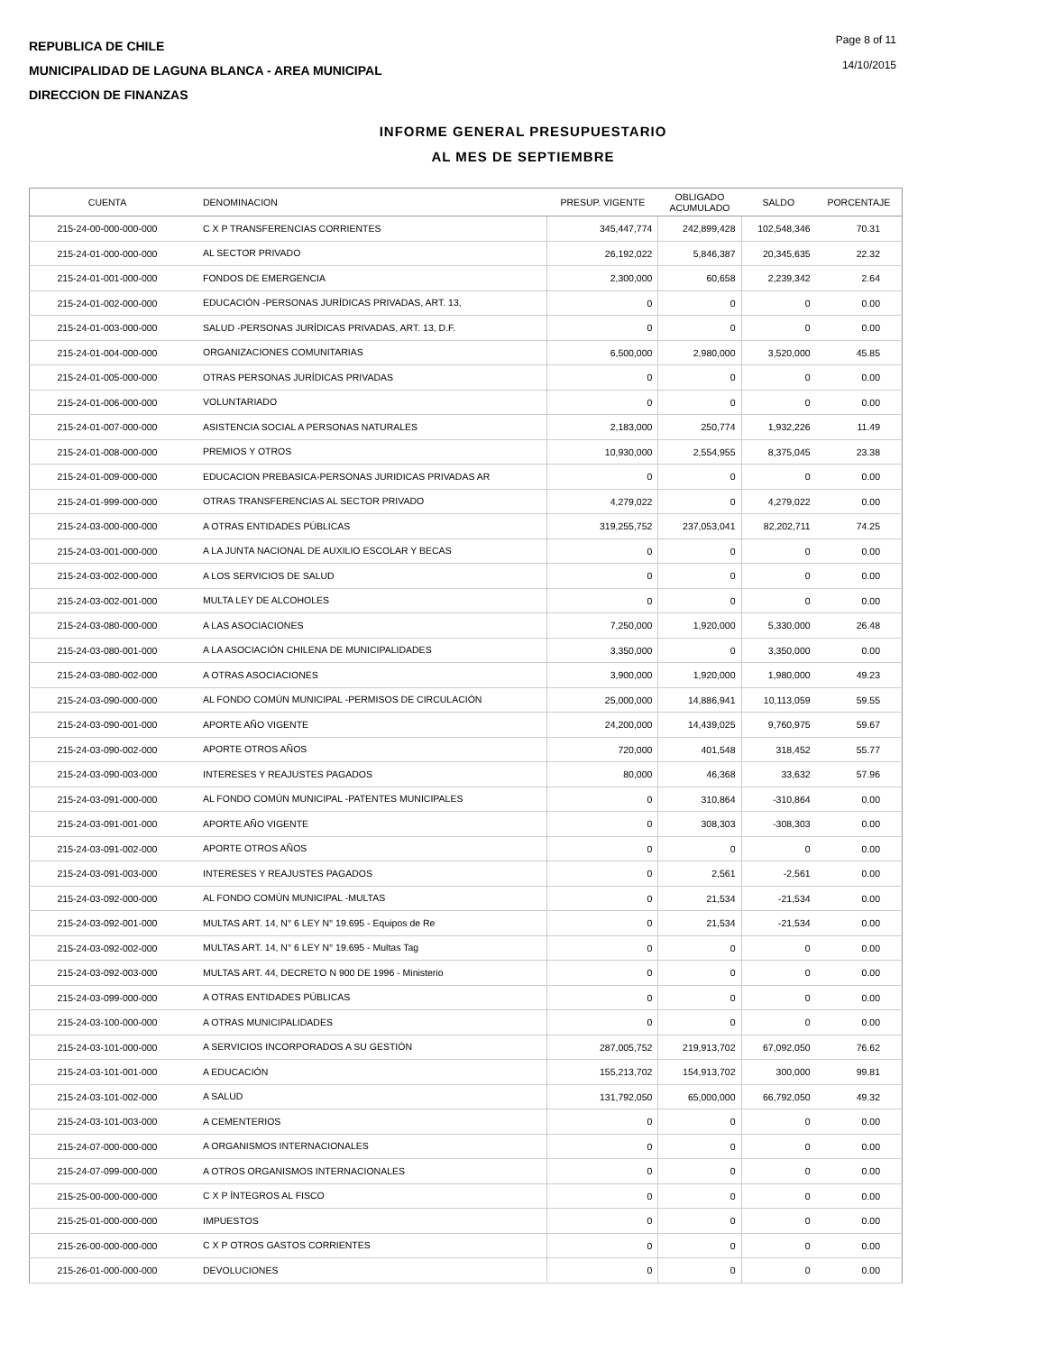REPUBLICA DE CHILE
MUNICIPALIDAD DE LAGUNA BLANCA - AREA MUNICIPAL
DIRECCION DE FINANZAS
Page 8 of 11
14/10/2015
INFORME GENERAL PRESUPUESTARIO
AL MES DE SEPTIEMBRE
| CUENTA | DENOMINACION | PRESUP. VIGENTE | OBLIGADO ACUMULADO | SALDO | PORCENTAJE |
| --- | --- | --- | --- | --- | --- |
| 215-24-00-000-000-000 | C X P TRANSFERENCIAS CORRIENTES | 345,447,774 | 242,899,428 | 102,548,346 | 70.31 |
| 215-24-01-000-000-000 | AL SECTOR PRIVADO | 26,192,022 | 5,846,387 | 20,345,635 | 22.32 |
| 215-24-01-001-000-000 | FONDOS DE EMERGENCIA | 2,300,000 | 60,658 | 2,239,342 | 2.64 |
| 215-24-01-002-000-000 | EDUCACIÓN -PERSONAS JURÍDICAS PRIVADAS, ART. 13, | 0 | 0 | 0 | 0.00 |
| 215-24-01-003-000-000 | SALUD -PERSONAS JURÍDICAS PRIVADAS, ART. 13, D.F. | 0 | 0 | 0 | 0.00 |
| 215-24-01-004-000-000 | ORGANIZACIONES COMUNITARIAS | 6,500,000 | 2,980,000 | 3,520,000 | 45.85 |
| 215-24-01-005-000-000 | OTRAS PERSONAS JURÍDICAS PRIVADAS | 0 | 0 | 0 | 0.00 |
| 215-24-01-006-000-000 | VOLUNTARIADO | 0 | 0 | 0 | 0.00 |
| 215-24-01-007-000-000 | ASISTENCIA SOCIAL A PERSONAS NATURALES | 2,183,000 | 250,774 | 1,932,226 | 11.49 |
| 215-24-01-008-000-000 | PREMIOS Y OTROS | 10,930,000 | 2,554,955 | 8,375,045 | 23.38 |
| 215-24-01-009-000-000 | EDUCACION PREBASICA-PERSONAS JURIDICAS PRIVADAS AR | 0 | 0 | 0 | 0.00 |
| 215-24-01-999-000-000 | OTRAS TRANSFERENCIAS AL SECTOR PRIVADO | 4,279,022 | 0 | 4,279,022 | 0.00 |
| 215-24-03-000-000-000 | A OTRAS ENTIDADES PÚBLICAS | 319,255,752 | 237,053,041 | 82,202,711 | 74.25 |
| 215-24-03-001-000-000 | A LA JUNTA NACIONAL DE AUXILIO ESCOLAR Y BECAS | 0 | 0 | 0 | 0.00 |
| 215-24-03-002-000-000 | A LOS SERVICIOS DE SALUD | 0 | 0 | 0 | 0.00 |
| 215-24-03-002-001-000 | MULTA LEY DE ALCOHOLES | 0 | 0 | 0 | 0.00 |
| 215-24-03-080-000-000 | A LAS ASOCIACIONES | 7,250,000 | 1,920,000 | 5,330,000 | 26.48 |
| 215-24-03-080-001-000 | A LA ASOCIACIÓN CHILENA DE MUNICIPALIDADES | 3,350,000 | 0 | 3,350,000 | 0.00 |
| 215-24-03-080-002-000 | A OTRAS ASOCIACIONES | 3,900,000 | 1,920,000 | 1,980,000 | 49.23 |
| 215-24-03-090-000-000 | AL FONDO COMÚN MUNICIPAL -PERMISOS DE CIRCULACIÓN | 25,000,000 | 14,886,941 | 10,113,059 | 59.55 |
| 215-24-03-090-001-000 | APORTE AÑO VIGENTE | 24,200,000 | 14,439,025 | 9,760,975 | 59.67 |
| 215-24-03-090-002-000 | APORTE OTROS AÑOS | 720,000 | 401,548 | 318,452 | 55.77 |
| 215-24-03-090-003-000 | INTERESES Y REAJUSTES PAGADOS | 80,000 | 46,368 | 33,632 | 57.96 |
| 215-24-03-091-000-000 | AL FONDO COMÚN MUNICIPAL -PATENTES MUNICIPALES | 0 | 310,864 | -310,864 | 0.00 |
| 215-24-03-091-001-000 | APORTE AÑO VIGENTE | 0 | 308,303 | -308,303 | 0.00 |
| 215-24-03-091-002-000 | APORTE OTROS AÑOS | 0 | 0 | 0 | 0.00 |
| 215-24-03-091-003-000 | INTERESES Y REAJUSTES PAGADOS | 0 | 2,561 | -2,561 | 0.00 |
| 215-24-03-092-000-000 | AL FONDO COMÚN MUNICIPAL -MULTAS | 0 | 21,534 | -21,534 | 0.00 |
| 215-24-03-092-001-000 | MULTAS ART. 14, N° 6 LEY N° 19.695 - Equipos de Re | 0 | 21,534 | -21,534 | 0.00 |
| 215-24-03-092-002-000 | MULTAS ART. 14, N° 6 LEY N° 19.695 - Multas Tag | 0 | 0 | 0 | 0.00 |
| 215-24-03-092-003-000 | MULTAS ART. 44, DECRETO N 900 DE 1996 - Ministerio | 0 | 0 | 0 | 0.00 |
| 215-24-03-099-000-000 | A OTRAS ENTIDADES PÚBLICAS | 0 | 0 | 0 | 0.00 |
| 215-24-03-100-000-000 | A OTRAS MUNICIPALIDADES | 0 | 0 | 0 | 0.00 |
| 215-24-03-101-000-000 | A SERVICIOS INCORPORADOS A SU GESTIÓN | 287,005,752 | 219,913,702 | 67,092,050 | 76.62 |
| 215-24-03-101-001-000 | A EDUCACIÓN | 155,213,702 | 154,913,702 | 300,000 | 99.81 |
| 215-24-03-101-002-000 | A SALUD | 131,792,050 | 65,000,000 | 66,792,050 | 49.32 |
| 215-24-03-101-003-000 | A CEMENTERIOS | 0 | 0 | 0 | 0.00 |
| 215-24-07-000-000-000 | A ORGANISMOS INTERNACIONALES | 0 | 0 | 0 | 0.00 |
| 215-24-07-099-000-000 | A OTROS ORGANISMOS INTERNACIONALES | 0 | 0 | 0 | 0.00 |
| 215-25-00-000-000-000 | C X P ÍNTEGROS AL FISCO | 0 | 0 | 0 | 0.00 |
| 215-25-01-000-000-000 | IMPUESTOS | 0 | 0 | 0 | 0.00 |
| 215-26-00-000-000-000 | C X P OTROS GASTOS CORRIENTES | 0 | 0 | 0 | 0.00 |
| 215-26-01-000-000-000 | DEVOLUCIONES | 0 | 0 | 0 | 0.00 |